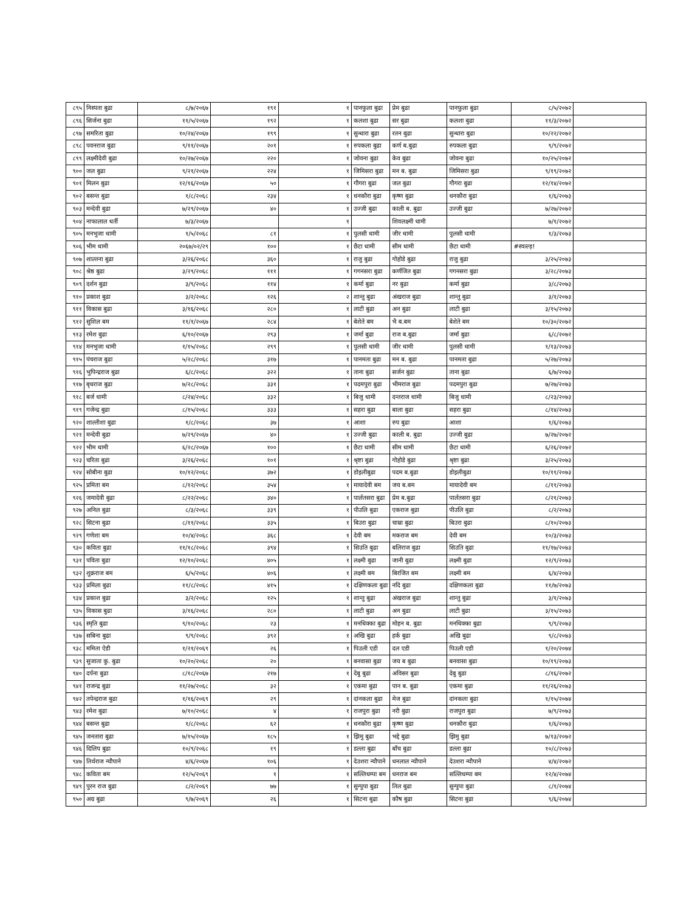| ८९५ | निस्पता बुढा | ८/७/२०६७ | १९१ | १ | पानफुला बुढा | प्रेम बुढा | पानफुला बुढा | ८/५/२०७२ | |
| ८९६ | सिर्जना बुढा | ११/५/२०६७ | १९२ | १ | कलशा बुढा | सर बुढा | कलशा बुढा | ११/३/२०७२ | |
| ८९७ | समरिता बुढा | १०/२४/२०६७ | १९९ | १ | सुन्धारा बुढा | रतन बुढा | सुन्धारा बुढा | १०/२२/२०७२ | |
| ८९८ | पवनराज बुढा | ९/११/२०६७ | २०१ | १ | रुपकला बुढा | कर्ण ब.बुढा | रुपकला बुढा | ९/९/२०७२ | |
| ८९९ | लक्ष्मीदेवी बुढा | १०/२७/२०६७ | २२० | १ | जोवना बुढा | केव बुढा | जोवना बुढा | १०/२५/२०७२ | |
| ९०० | जल बुढा | ९/२१/२०६७ | २२४ | १ | जिमिसरा बुढा | मन ब. बुढा | जिमिसरा बुढा | ९/१९/२०७२ | |
| ९०१ | मिलन बुढा | १२/१६/२०६७ | ५० | १ | गौगरा बुढा | जल बुढा | गौगरा बुढा | १२/१४/२०७२ | |
| ९०२ | बसन्त बुढा | १/८/२०६८ | २३४ | १ | धनकौरा बुढा | कृष्ण बुढा | धनकौरा बुढा | १/६/२०७३ | |
| ९०३ | मन्देवी बुढा | ७/२९/२०६७ | ४० | १ | उज्जी बुढा | काली ब. बुढा | उज्जी बुढा | ७/२७/२०७२ | |
| ९०४ | नाफालाल धर्ती | ७/३/२०६७ | | १ | | शिवलक्ष्मी धामी | | ७/१/२०७२ | |
| ९०५ | मनभुजा धामी | १/५/२०६८ | ८१ | १ | पुलसी धामी | जीर धामी | पुलसी धामी | १/३/२०७३ | |
| ९०६ | भीम धामी | २०६७/०२/२९ | १०० | १ | छैटा धामी | सीम धामी | छैटा धामी | #स्वत्ल्ड़! | |
| ९०७ | शाल्तना बुढा | ३/२६/२०६८ | ३६० | १ | राजु बुढा | गोहोडे बुढा | राजु बुढा | ३/२५/२०७३ | |
| ९०८ | श्रेष्ठ बुढा | ३/२९/२०६८ | १११ | १ | गगनसरा बुढा | कर्णजित बुढा | गगनसरा बुढा | ३/२८/२०७३ | |
| ९०९ | दर्शन बुढा | ३/९/२०६८ | ११४ | १ | कर्मा बुढा | नर बुढा | कर्मा बुढा | ३/८/२०७३ | |
| ९१० | प्रकाश बुढा | ३/२/२०६८ | १२६ | २ | शान्तु बुढा | अंखराज बुढा | शान्तु बुढा | ३/१/२०७३ | |
| ९११ | विकास बुढा | ३/१६/२०६८ | २८० | १ | लाटी बुढा | अन बुढा | लाटी बुढा | ३/१५/२०७३ | |
| ९१२ | सुशिल बम | ११/१/२०६७ | २८४ | १ | बेशेते बम | भै ब.बम | बेशेते बम | १०/३०/२०७२ | |
| ९१३ | रमेश बुढा | ६/१०/२०६७ | २९३ | १ | जर्मा बुढा | राज ब.बुढा | जर्मा बुढा | ६/८/२०७२ | |
| ९१४ | मनभुजा धामी | १/१५/२०६८ | २९९ | १ | पुलसी धामी | जीर धामी | पुलसी धामी | १/१३/२०७३ | |
| ९१५ | पंचराज बुढा | ५/२८/२०६८ | ३१७ | १ | पानमता बुढा | मन ब. बुढा | पानमता बुढा | ५/२७/२०७३ | |
| ९१६ | भुपिन्द्रराज बुढा | ६/८/२०६८ | ३२२ | १ | ताना बुढा | सर्जन बुढा | ताना बुढा | ६/७/२०७३ | |
| ९१७ | बृधराज बुढा | ७/२८/२०६८ | ३३१ | १ | पदमपुरा बुढा | भीमराज बुढा | पदमपुरा बुढा | ७/२७/२०७३ | |
| ९१८ | बर्ज धामी | ८/२४/२०६८ | ३३२ | १ | बिजु धामी | दन्तराज धामी | बिजु धामी | ८/२३/२०७३ | |
| ९१९ | गजेन्द्र बुढा | ८/१५/२०६८ | ३३३ | १ | सहरा बुढा | बाला बुढा | सहरा बुढा | ८/१४/२०७३ | |
| ९२० | शाल्तीशा बुढा | १/८/२०६८ | ३७ | १ | आशा | रुप बुढा | आशा | १/६/२०७३ | |
| ९२१ | मन्देवी बुढा | ७/२९/२०६७ | ४० | १ | उज्जी बुढा | काली ब. बुढा | उज्जी बुढा | ७/२७/२०७२ | |
| ९२२ | भीम धामी | ६/२८/२०६७ | १०० | १ | छैटा धामी | सीम धामी | छैटा धामी | ६/२६/२०७२ | |
| ९२३ | चरिता बुढा | ३/२६/२०६८ | १०१ | १ | श्रृष्टा बुढा | गोहोडे बुढा | श्रृष्टा बुढा | ३/२५/२०७३ | |
| ९२४ | सोबीना बुढा | १०/१२/२०६८ | ३७२ | १ | डोइलीबुढा | पदम ब.बुढा | डोइलीबुढा | १०/११/२०७३ | |
| ९२५ | प्रमिता बम | ८/१२/२०६८ | ३५४ | १ | मायादेवी बम | जय ब.बम | मायादेवी बम | ८/११/२०७३ | |
| ९२६ | जमादेवी बुढा | ८/२२/२०६८ | ३४० | १ | पार्लतसरा बुढा | प्रेम ब.बुढा | पार्लतसरा बुढा | ८/२१/२०७३ | |
| ९२७ | अनिल बुढा | ८/३/२०६८ | ३३९ | १ | पीउलि बुढा | एकराज बुढा | पीउलि बुढा | ८/२/२०७३ | |
| ९२८ | सिटना बुढा | ८/११/२०६८ | ३३५ | १ | बिउरा बुढा | चाम्रा बुढा | बिउरा बुढा | ८/१०/२०७३ | |
| ९२९ | गणेशा बम | १०/४/२०६८ | ३६८ | १ | देवी बम | मकराज बम | देवी बम | १०/३/२०७३ | |
| ९३० | कविता बुढा | ११/१८/२०६८ | ३९४ | १ | सिउति बुढा | बलिराज बुढा | सिउति बुढा | ११/१७/२०७३ | |
| ९३१ | पविता बुढा | १२/१०/२०६८ | ४०५ | १ | लक्ष्मी बुढा | जानी बुढा | लक्ष्मी बुढा | १२/९/२०७३ | |
| ९३२ | शुक्रराज बम | ६/५/२०६८ | ४०६ | १ | लक्ष्मी बम | बिरजित बम | लक्ष्मी बम | ६/४/२०७३ | |
| ९३३ | प्रमिला बुढा | ११/८/२०६८ | ४१५ | १ | दक्षिणकला बुढा | नदि बुढा | दक्षिणकला बुढा | ११/७/२०७३ | |
| ९३४ | प्रकाश बुढा | ३/२/२०६८ | १२५ | १ | शान्तु बुढा | अंखराज बुढा | शान्तु बुढा | ३/१/२०७३ | |
| ९३५ | विकास बुढा | ३/१६/२०६८ | २८० | १ | लाटी बुढा | अन बुढा | लाटी बुढा | ३/१५/२०७३ | |
| ९३६ | स्मृति बुढा | ९/१०/२०६८ | २३ | १ | मनधिक्का बुढा | मोहन ब. बुढा | मनधिक्का बुढा | ९/९/२०७३ | |
| ९३७ | सबिना बुढा | ९/९/२०६८ | ३९२ | १ | अखि बुढा | हर्क बुढा | अखि बुढा | ९/८/२०७३ | |
| ९३८ | ममिता ऐडी | १/२१/२०६९ | २६ | १ | पिउली एडी | दल एडी | पिउली एडी | १/२०/२०७४ | |
| ९३९ | सुजाता कु. बुढा | १०/२०/२०६८ | २० | १ | बनवासा बुढा | जय ब बुढा | बनवासा बुढा | १०/१९/२०७३ | |
| ९४० | दर्पना बुढा | ८/१८/२०६७ | २१७ | १ | देबु बुढा | अविसर बुढा | देबु बुढा | ८/१६/२०७२ | |
| ९४१ | राजन्द्र बुढा | ११/२७/२०६८ | ३२ | १ | एकमा बुढा | पान ब. बुढा | एकमा बुढा | ११/२६/२०७३ | |
| ९४२ | तपेन्द्रराज बुढा | १/१६/२०६९ | २९ | १ | दांनकला बुढा | मेज बुढा | दांनकला बुढा | १/१५/२०७४ | |
| ९४३ | रमेश बुढा | ७/१०/२०६८ | ४ | १ | राजपुरा बुढा | नरी बुढा | राजपुरा बुढा | ७/९/२०७३ | |
| ९४४ | बसन्त बुढा | १/८/२०६८ | ६२ | १ | धनकौरा बुढा | कृष्ण बुढा | धनकौरा बुढा | १/६/२०७३ | |
| ९४५ | जनतारा बुढा | ७/१५/२०६७ | १८५ | १ | झिमु बुढा | भद्दे बुढा | झिमु बुढा | ७/१३/२०७२ | |
| ९४६ | दिलिप बुढा | १०/९/२०६८ | १९ | १ | डल्ला बुढा | बाँच बुढा | डल्ला बुढा | १०/८/२०७३ | |
| ९४७ | तिर्थराज न्यौपाने | ४/६/२०६७ | १०६ | १ | देउशरा न्यौपाने | धनलाल न्यौपाने | देउशरा न्यौपाने | ४/४/२०७२ | |
| ९४८ | कविता बम | १२/५/२०६९ | १ | १ | सल्लिधम्पा बम | धनराज बम | सल्लिधम्पा बम | १२/४/२०७४ | |
| ९४९ | पुरन राज बुढा | ८/२/२०६९ | ७७ | १ | सुन्पुपा बुढा | तिल बुढा | सुन्पुपा बुढा | ८/१/२०७४ | |
| ९५० | अग्र बुढा | ९/७/२०६९ | २६ | १ | सिटना बुढा | कौष बुढा | सिटना बुढा | ९/६/२०७४ | |